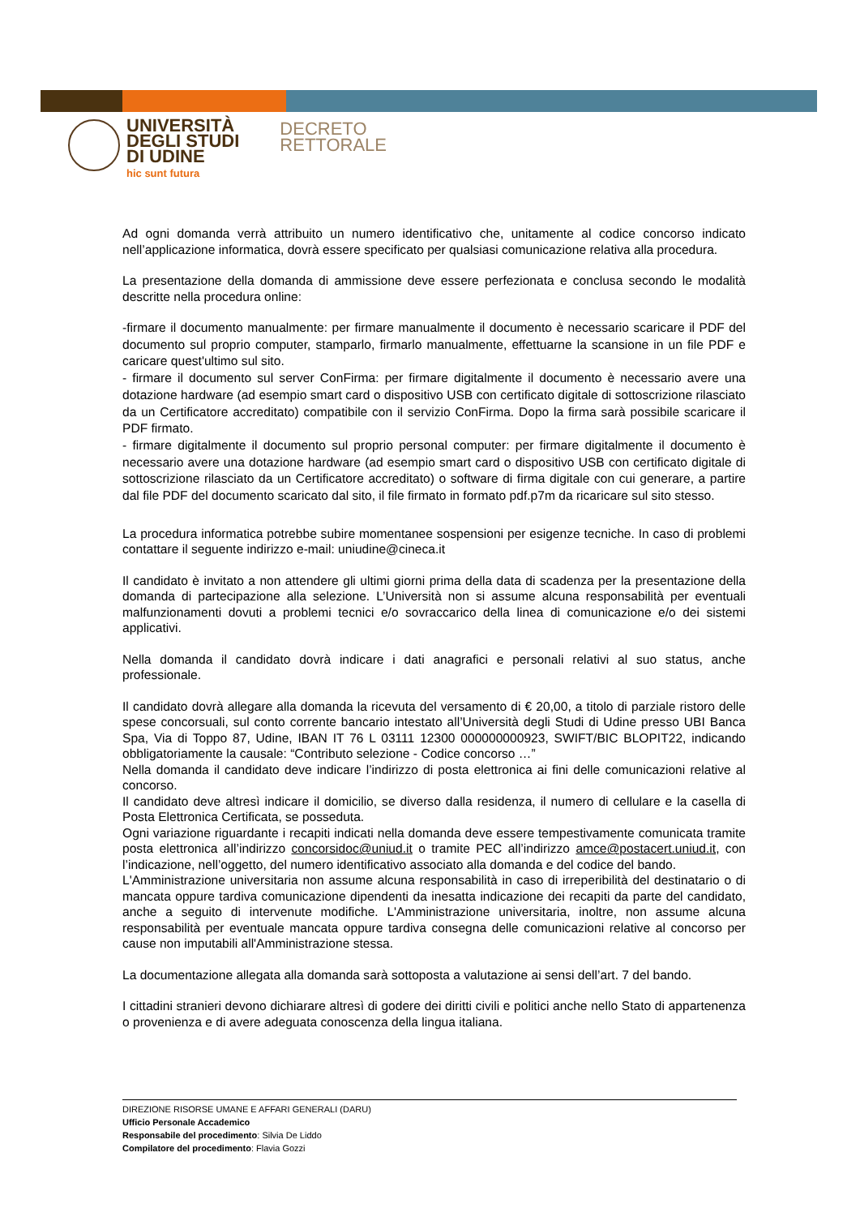UNIVERSITÀ
DEGLI STUDI
DI UDINE
hic sunt futura
DECRETO
RETTORALE
Ad ogni domanda verrà attribuito un numero identificativo che, unitamente al codice concorso indicato nell’applicazione informatica, dovrà essere specificato per qualsiasi comunicazione relativa alla procedura.
La presentazione della domanda di ammissione deve essere perfezionata e conclusa secondo le modalità descritte nella procedura online:
-firmare il documento manualmente: per firmare manualmente il documento è necessario scaricare il PDF del documento sul proprio computer, stamparlo, firmarlo manualmente, effettuarne la scansione in un file PDF e caricare quest'ultimo sul sito.
- firmare il documento sul server ConFirma: per firmare digitalmente il documento è necessario avere una dotazione hardware (ad esempio smart card o dispositivo USB con certificato digitale di sottoscrizione rilasciato da un Certificatore accreditato) compatibile con il servizio ConFirma. Dopo la firma sarà possibile scaricare il PDF firmato.
- firmare digitalmente il documento sul proprio personal computer: per firmare digitalmente il documento è necessario avere una dotazione hardware (ad esempio smart card o dispositivo USB con certificato digitale di sottoscrizione rilasciato da un Certificatore accreditato) o software di firma digitale con cui generare, a partire dal file PDF del documento scaricato dal sito, il file firmato in formato pdf.p7m da ricaricare sul sito stesso.
La procedura informatica potrebbe subire momentanee sospensioni per esigenze tecniche. In caso di problemi contattare il seguente indirizzo e-mail: uniudine@cineca.it
Il candidato è invitato a non attendere gli ultimi giorni prima della data di scadenza per la presentazione della domanda di partecipazione alla selezione. L’Università non si assume alcuna responsabilità per eventuali malfunzionamenti dovuti a problemi tecnici e/o sovraccarico della linea di comunicazione e/o dei sistemi applicativi.
Nella domanda il candidato dovrà indicare i dati anagrafici e personali relativi al suo status, anche professionale.
Il candidato dovrà allegare alla domanda la ricevuta del versamento di € 20,00, a titolo di parziale ristoro delle spese concorsuali, sul conto corrente bancario intestato all’Università degli Studi di Udine presso UBI Banca Spa, Via di Toppo 87, Udine, IBAN IT 76 L 03111 12300 000000000923, SWIFT/BIC BLOPIT22, indicando obbligatoriamente la causale: “Contributo selezione - Codice concorso …”
Nella domanda il candidato deve indicare l’indirizzo di posta elettronica ai fini delle comunicazioni relative al concorso.
Il candidato deve altresì indicare il domicilio, se diverso dalla residenza, il numero di cellulare e la casella di Posta Elettronica Certificata, se posseduta.
Ogni variazione riguardante i recapiti indicati nella domanda deve essere tempestivamente comunicata tramite posta elettronica all’indirizzo concorsidoc@uniud.it o tramite PEC all’indirizzo amce@postacert.uniud.it, con l’indicazione, nell’oggetto, del numero identificativo associato alla domanda e del codice del bando.
L'Amministrazione universitaria non assume alcuna responsabilità in caso di irreperibilità del destinatario o di mancata oppure tardiva comunicazione dipendenti da inesatta indicazione dei recapiti da parte del candidato, anche a seguito di intervenute modifiche. L'Amministrazione universitaria, inoltre, non assume alcuna responsabilità per eventuale mancata oppure tardiva consegna delle comunicazioni relative al concorso per cause non imputabili all'Amministrazione stessa.
La documentazione allegata alla domanda sarà sottoposta a valutazione ai sensi dell’art. 7 del bando.
I cittadini stranieri devono dichiarare altresì di godere dei diritti civili e politici anche nello Stato di appartenenza o provenienza e di avere adeguata conoscenza della lingua italiana.
DIREZIONE RISORSE UMANE E AFFARI GENERALI (DARU)
Ufficio Personale Accademico
Responsabile del procedimento: Silvia De Liddo
Compilatore del procedimento: Flavia Gozzi